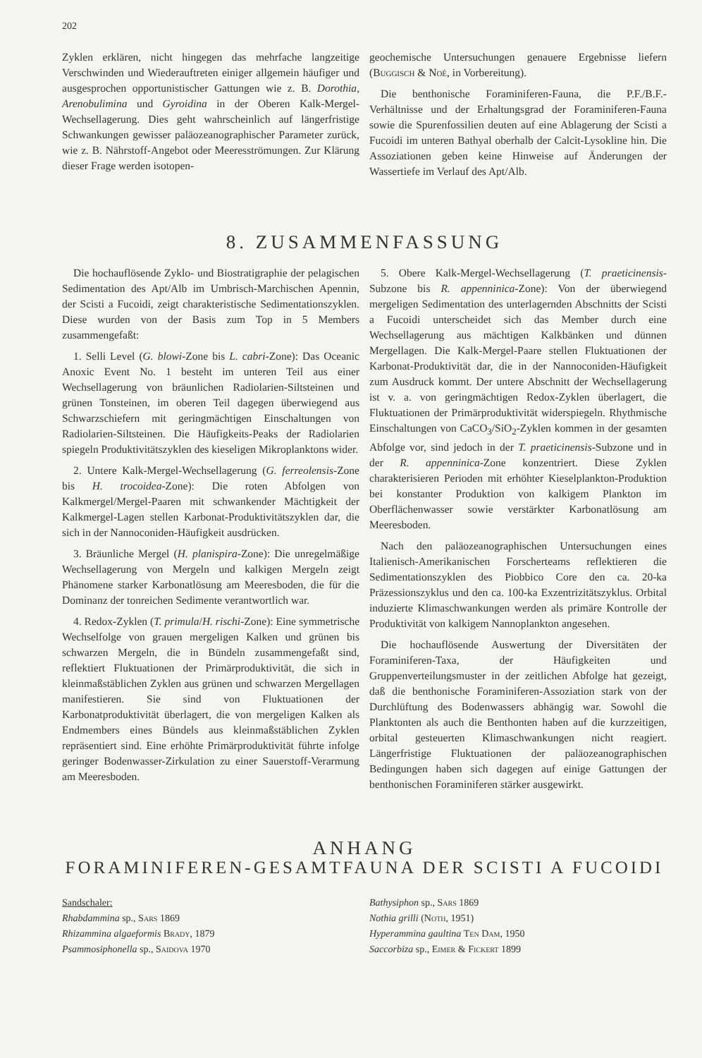202
Zyklen erklären, nicht hingegen das mehrfache langzeitige Verschwinden und Wiederauftreten einiger allgemein häufiger und ausgesprochen opportunistischer Gattungen wie z. B. Dorothia, Arenobulimina und Gyroidina in der Oberen Kalk-Mergel-Wechsellagerung. Dies geht wahrscheinlich auf längerfristige Schwankungen gewisser paläozeanographischer Parameter zurück, wie z. B. Nährstoff-Angebot oder Meeresströmungen. Zur Klärung dieser Frage werden isotopen-
geochemische Untersuchungen genauere Ergebnisse liefern (Buggisch & Noé, in Vorbereitung).
Die benthonische Foraminiferen-Fauna, die P.F./B.F.-Verhältnisse und der Erhaltungsgrad der Foraminiferen-Fauna sowie die Spurenfossilien deuten auf eine Ablagerung der Scisti a Fucoidi im unteren Bathyal oberhalb der Calcit-Lysokline hin. Die Assoziationen geben keine Hinweise auf Änderungen der Wassertiefe im Verlauf des Apt/Alb.
8. ZUSAMMENFASSUNG
Die hochauflösende Zyklo- und Biostratigraphie der pelagischen Sedimentation des Apt/Alb im Umbrisch-Marchischen Apennin, der Scisti a Fucoidi, zeigt charakteristische Sedimentationszyklen. Diese wurden von der Basis zum Top in 5 Members zusammengefaßt:
1. Selli Level (G. blowi-Zone bis L. cabri-Zone): Das Oceanic Anoxic Event No. 1 besteht im unteren Teil aus einer Wechsellagerung von bräunlichen Radiolarien-Siltsteinen und grünen Tonsteinen, im oberen Teil dagegen überwiegend aus Schwarzschiefern mit geringmächtigen Einschaltungen von Radiolarien-Siltsteinen. Die Häufigkeits-Peaks der Radiolarien spiegeln Produktivitätszyklen des kieseligen Mikroplanktons wider.
2. Untere Kalk-Mergel-Wechsellagerung (G. ferreolensis-Zone bis H. trocoidea-Zone): Die roten Abfolgen von Kalkmergel/Mergel-Paaren mit schwankender Mächtigkeit der Kalkmergel-Lagen stellen Karbonat-Produktivitätszyklen dar, die sich in der Nannoconiden-Häufigkeit ausdrücken.
3. Bräunliche Mergel (H. planispira-Zone): Die unregelmäßige Wechsellagerung von Mergeln und kalkigen Mergeln zeigt Phänomene starker Karbonatlösung am Meeresboden, die für die Dominanz der tonreichen Sedimente verantwortlich war.
4. Redox-Zyklen (T. primula/H. rischi-Zone): Eine symmetrische Wechselfolge von grauen mergeligen Kalken und grünen bis schwarzen Mergeln, die in Bündeln zusammengefaßt sind, reflektiert Fluktuationen der Primärproduktivität, die sich in kleinmaßstäblichen Zyklen aus grünen und schwarzen Mergellagen manifestieren. Sie sind von Fluktuationen der Karbonatproduktivität überlagert, die von mergeligen Kalken als Endmembers eines Bündels aus kleinmaßstäblichen Zyklen repräsentiert sind. Eine erhöhte Primärproduktivität führte infolge geringer Bodenwasser-Zirkulation zu einer Sauerstoff-Verarmung am Meeresboden.
5. Obere Kalk-Mergel-Wechsellagerung (T. praeticinensis-Subzone bis R. appenninica-Zone): Von der überwiegend mergeligen Sedimentation des unterlagernden Abschnitts der Scisti a Fucoidi unterscheidet sich das Member durch eine Wechsellagerung aus mächtigen Kalkbänken und dünnen Mergellagen. Die Kalk-Mergel-Paare stellen Fluktuationen der Karbonat-Produktivität dar, die in der Nannoconiden-Häufigkeit zum Ausdruck kommt. Der untere Abschnitt der Wechsellagerung ist v. a. von geringmächtigen Redox-Zyklen überlagert, die Fluktuationen der Primärproduktivität widerspiegeln. Rhythmische Einschaltungen von CaCO<sub>3</sub>/SiO<sub>2</sub>-Zyklen kommen in der gesamten Abfolge vor, sind jedoch in der T. praeticinensis-Subzone und in der R. appenninica-Zone konzentriert. Diese Zyklen charakterisieren Perioden mit erhöhter Kieselplankton-Produktion bei konstanter Produktion von kalkigem Plankton im Oberflächenwasser sowie verstärkter Karbonatlösung am Meeresboden.
Nach den paläozeanographischen Untersuchungen eines Italienisch-Amerikanischen Forscherteams reflektieren die Sedimentationszyklen des Piobbico Core den ca. 20-ka Präzessionszyklus und den ca. 100-ka Exzentrizitätszyklus. Orbital induzierte Klimaschwankungen werden als primäre Kontrolle der Produktivität von kalkigem Nannoplankton angesehen.
Die hochauflösende Auswertung der Diversitäten der Foraminiferen-Taxa, der Häufigkeiten und Gruppenverteilungsmuster in der zeitlichen Abfolge hat gezeigt, daß die benthonische Foraminiferen-Assoziation stark von der Durchlüftung des Bodenwassers abhängig war. Sowohl die Planktonten als auch die Benthonten haben auf die kurzzeitigen, orbital gesteuerten Klimaschwankungen nicht reagiert. Längerfristige Fluktuationen der paläozeanographischen Bedingungen haben sich dagegen auf einige Gattungen der benthonischen Foraminiferen stärker ausgewirkt.
ANHANG
FORAMINIFEREN-GESAMTFAUNA DER SCISTI A FUCOIDI
Sandschaler:
Rhabdammina sp., Sars 1869
Rhizammina algaeformis Brady, 1879
Psammosiphonella sp., Saidova 1970
Bathysiphon sp., Sars 1869
Nothia grilli (Noth, 1951)
Hyperammina gaultina Ten Dam, 1950
Saccorbiza sp., Eimer & Fickert 1899